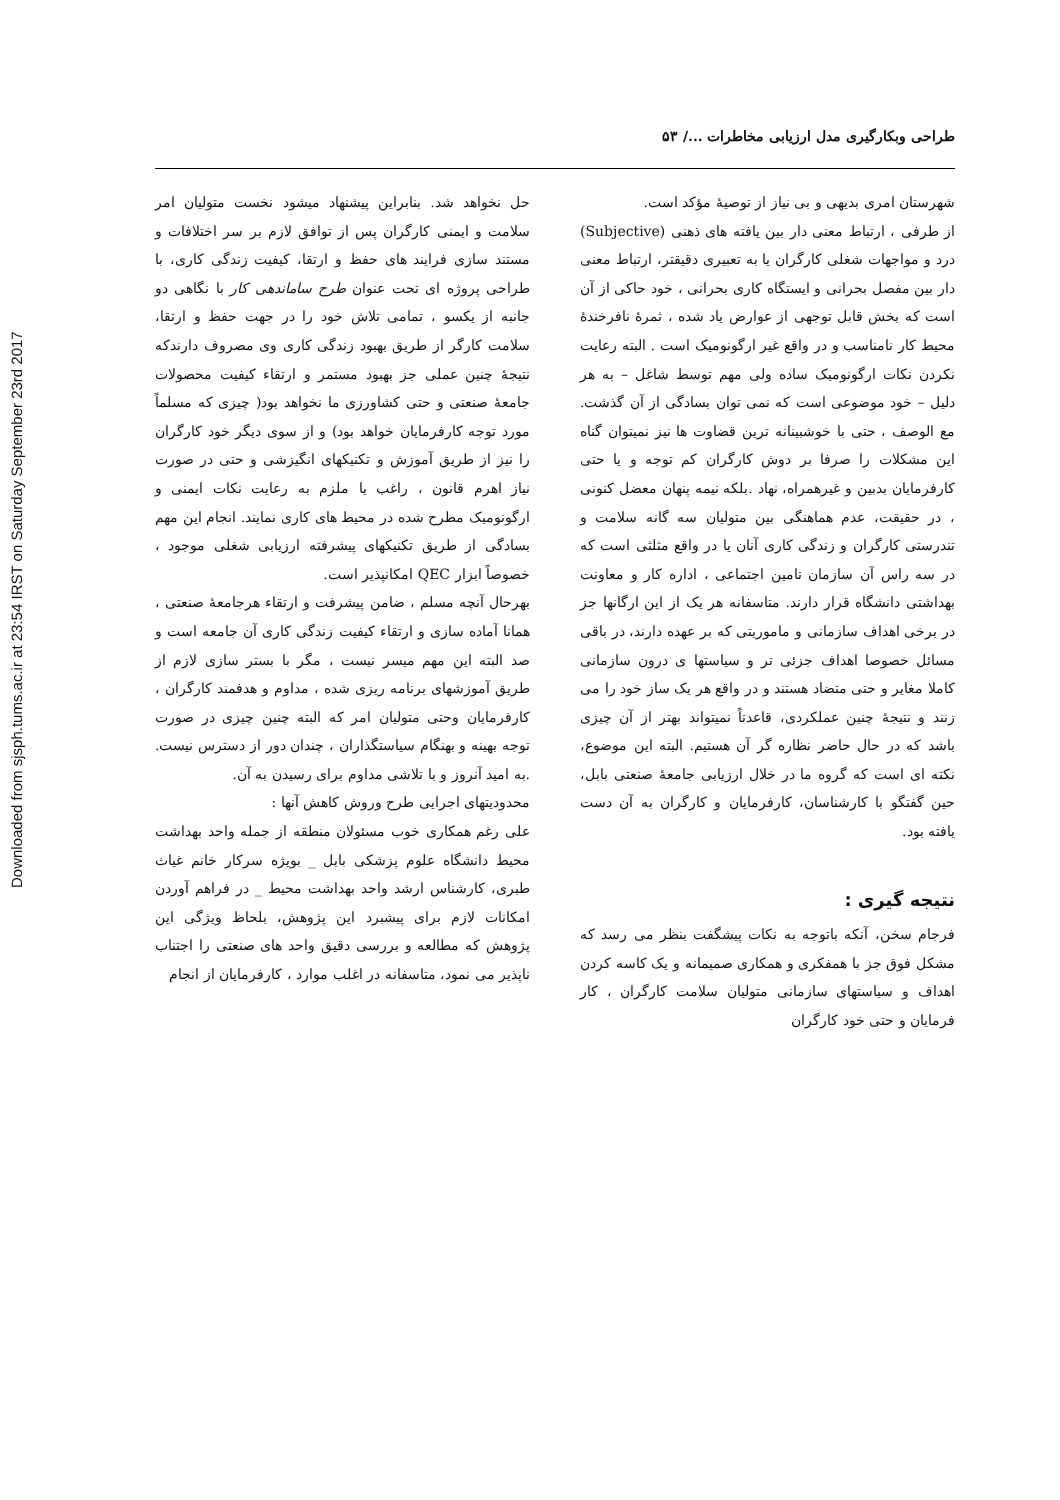طراحی وبکارگیری مدل ارزیابی مخاطرات .../ ۵۳
Downloaded from sjsph.tums.ac.ir at 23:54 IRST on Saturday September 23rd 2017
شهرستان امری بدیهی و بی نیاز از توصیهٔ مؤکد است.
از طرفی ، ارتباط معنی دار بین یافته های ذهنی (Subjective) درد و مواجهات شغلی کارگران یا به تعبیری دقیقتر، ارتباط معنی دار بین مفصل بحرانی و ایستگاه کاری بحرانی ، خود حاکی از آن است که بخش قابل توجهی از عوارض یاد شده ، ثمرهٔ نافرخندهٔ محیط کار نامناسب و در واقع غیر ارگونومیک است . البته رعایت نکردن نکات ارگونومیک ساده ولی مهم توسط شاغل – به هر دلیل – خود موضوعی است که نمی توان بسادگی از آن گذشت. مع الوصف ، حتی با خوشبینانه ترین قضاوت ها نیز نمیتوان گناه این مشکلات را صرفا بر دوش کارگران کم توجه و یا حتی کارفرمایان بدبین و غیرهمراه، نهاد .بلکه نیمه پنهان معضل کنونی ، در حقیقت، عدم هماهنگی بین متولیان سه گانه سلامت و تندرستی کارگران و زندگی کاری آنان یا در واقع مثلثی است که در سه راس آن سازمان تامین اجتماعی ، اداره کار و معاونت بهداشتی دانشگاه قرار دارند. متاسفانه هر یک از این ارگانها جز در برخی اهداف سازمانی و ماموریتی که بر عهده دارند، در باقی مسائل خصوصا اهداف جزئی تر و سیاستها ی درون سازمانی کاملا مغایر و حتی متضاد هستند و در واقع هر یک ساز خود را می زنند و نتیجهٔ چنین عملکردی، قاعدتاً نمیتواند بهتر از آن چیزی باشد که در حال حاضر نظاره گر آن هستیم. البته این موضوع، نکته ای است که گروه ما در خلال ارزیابی جامعهٔ صنعتی بابل، حین گفتگو با کارشناسان، کارفرمایان و کارگران به آن دست یافته بود.
نتیجه گیری :
فرجام سخن، آنکه باتوجه به نکات پیشگفت بنظر می رسد که مشکل فوق جز با همفکری و همکاری صمیمانه و یک کاسه کردن اهداف و سیاستهای سازمانی متولیان سلامت کارگران ، کار فرمایان و حتی خود کارگران
حل نخواهد شد. بنابراین پیشنهاد میشود نخست متولیان امر سلامت و ایمنی کارگران پس از توافق لازم بر سر اختلافات و مستند سازی فرایند های حفظ و ارتقا، کیفیت زندگی کاری، با طراحی پروژه ای تحت عنوان طرح ساماندهی کار با نگاهی دو جانبه از یکسو ، تمامی تلاش خود را در جهت حفظ و ارتقا، سلامت کارگر از طریق بهبود زندگی کاری وی مصروف دارندکه نتیجهٔ چنین عملی جز بهبود مستمر و ارتقاء کیفیت محصولات جامعهٔ صنعتی و حتی کشاورزی ما نخواهد بود( چیزی که مسلماً مورد توجه کارفرمایان خواهد بود) و از سوی دیگر خود کارگران را نیز از طریق آموزش و تکنیکهای انگیزشی و حتی در صورت نیاز اهرم قانون ، راغب یا ملزم به رعایت نکات ایمنی و ارگونومیک مطرح شده در محیط های کاری نمایند. انجام این مهم بسادگی از طریق تکنیکهای پیشرفته ارزیابی شغلی موجود ، خصوصاً ابزار QEC امکانپذیر است.
بهرحال آنچه مسلم ، ضامن پیشرفت و ارتقاء هرجامعهٔ صنعتی ، همانا آماده سازی و ارتقاء کیفیت زندگی کاری آن جامعه است و صد البته این مهم میسر نیست ، مگر با بستر سازی لازم از طریق آموزشهای برنامه ریزی شده ، مداوم و هدفمند کارگران ، کارفرمایان وحتی متولیان امر که البته چنین چیزی در صورت توجه بهینه و بهنگام سیاستگذاران ، چندان دور از دسترس نیست. .به امید آنروز و با تلاشی مداوم برای رسیدن به آن.
محدودیتهای اجرایی طرح وروش کاهش آنها :
علی رغم همکاری خوب مسئولان منطقه از جمله واحد بهداشت محیط دانشگاه علوم پزشکی بابل _ بویژه سرکار خانم غیاث طبری، کارشناس ارشد واحد بهداشت محیط _ در فراهم آوردن امکانات لازم برای پیشبرد این پژوهش، بلحاظ ویژگی این پژوهش که مطالعه و بررسی دقیق واحد های صنعتی را اجتناب ناپذیر می نمود، متاسفانه در اغلب موارد ، کارفرمایان از انجام